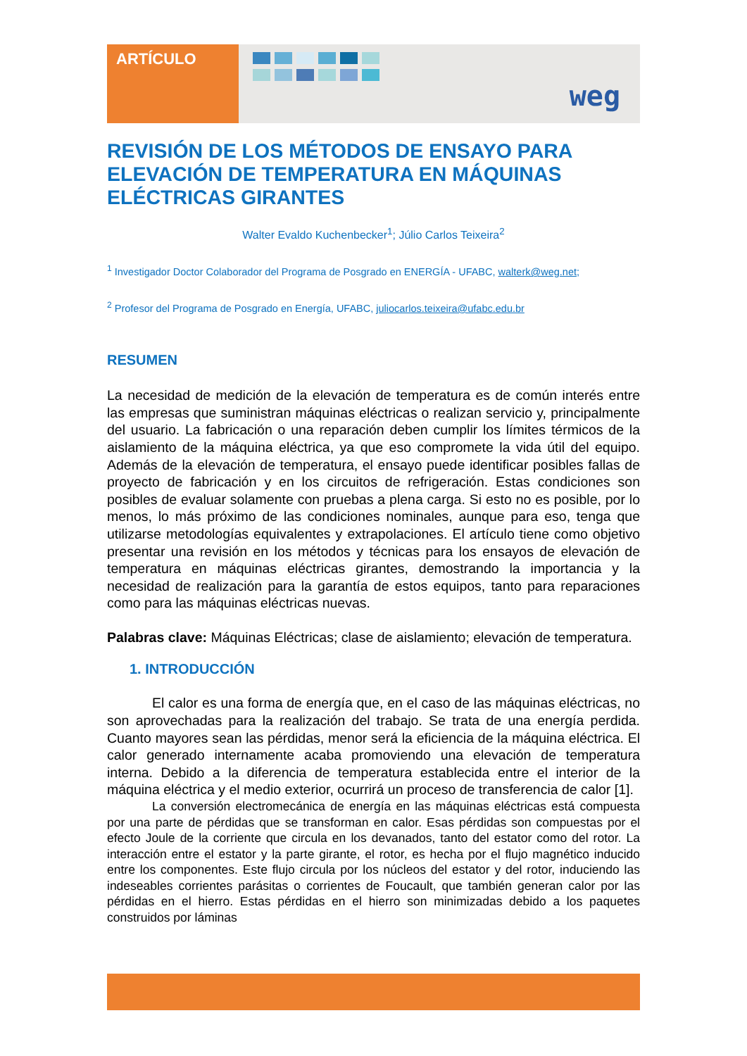ARTÍCULO
weg
REVISIÓN DE LOS MÉTODOS DE ENSAYO PARA ELEVACIÓN DE TEMPERATURA EN MÁQUINAS ELÉCTRICAS GIRANTES
Walter Evaldo Kuchenbecker<sup>1</sup>; Júlio Carlos Teixeira<sup>2</sup>
<sup>1</sup> Investigador Doctor Colaborador del Programa de Posgrado en ENERGÍA - UFABC, walterk@weg.net;
<sup>2</sup> Profesor del Programa de Posgrado en Energía, UFABC, juliocarlos.teixeira@ufabc.edu.br
RESUMEN
La necesidad de medición de la elevación de temperatura es de común interés entre las empresas que suministran máquinas eléctricas o realizan servicio y, principalmente del usuario. La fabricación o una reparación deben cumplir los límites térmicos de la aislamiento de la máquina eléctrica, ya que eso compromete la vida útil del equipo. Además de la elevación de temperatura, el ensayo puede identificar posibles fallas de proyecto de fabricación y en los circuitos de refrigeración. Estas condiciones son posibles de evaluar solamente con pruebas a plena carga. Si esto no es posible, por lo menos, lo más próximo de las condiciones nominales, aunque para eso, tenga que utilizarse metodologías equivalentes y extrapolaciones. El artículo tiene como objetivo presentar una revisión en los métodos y técnicas para los ensayos de elevación de temperatura en máquinas eléctricas girantes, demostrando la importancia y la necesidad de realización para la garantía de estos equipos, tanto para reparaciones como para las máquinas eléctricas nuevas.
Palabras clave: Máquinas Eléctricas; clase de aislamiento; elevación de temperatura.
1. INTRODUCCIÓN
El calor es una forma de energía que, en el caso de las máquinas eléctricas, no son aprovechadas para la realización del trabajo. Se trata de una energía perdida. Cuanto mayores sean las pérdidas, menor será la eficiencia de la máquina eléctrica. El calor generado internamente acaba promoviendo una elevación de temperatura interna. Debido a la diferencia de temperatura establecida entre el interior de la máquina eléctrica y el medio exterior, ocurrirá un proceso de transferencia de calor [1].
La conversión electromecánica de energía en las máquinas eléctricas está compuesta por una parte de pérdidas que se transforman en calor. Esas pérdidas son compuestas por el efecto Joule de la corriente que circula en los devanados, tanto del estator como del rotor. La interacción entre el estator y la parte girante, el rotor, es hecha por el flujo magnético inducido entre los componentes. Este flujo circula por los núcleos del estator y del rotor, induciendo las indeseables corrientes parásitas o corrientes de Foucault, que también generan calor por las pérdidas en el hierro. Estas pérdidas en el hierro son minimizadas debido a los paquetes construidos por láminas